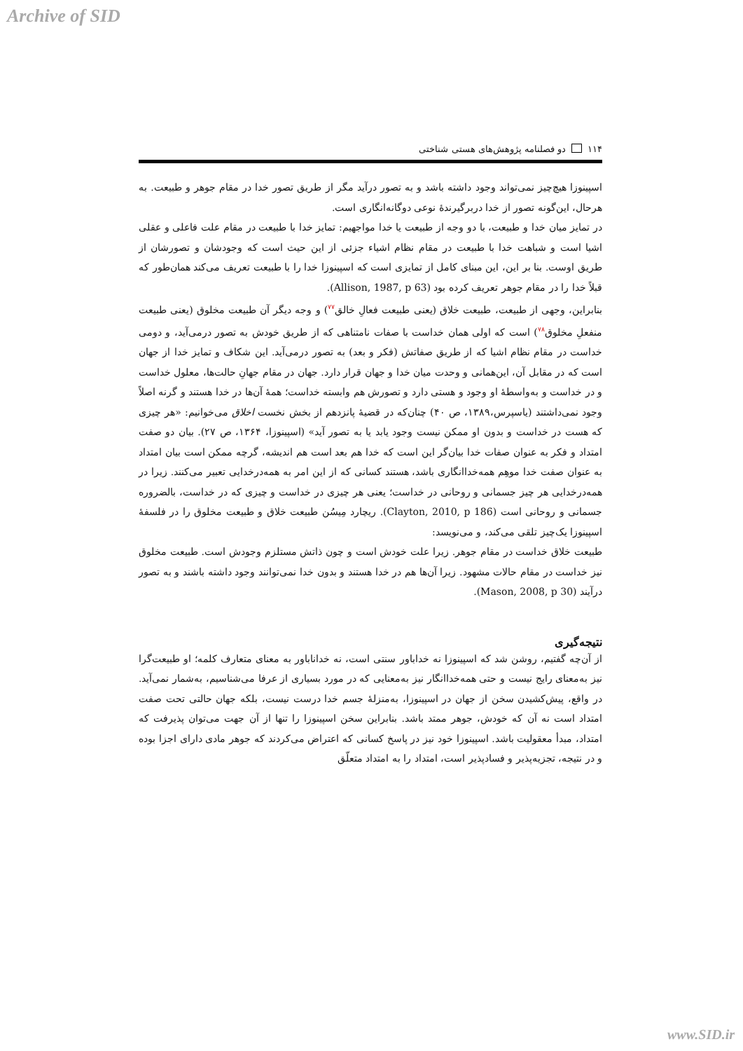Archive of SID
۱۱۴ دو فصلنامه پژوهش‌های هستی شناختی
اسپینوزا هیچ‌چیز نمی‌تواند وجود داشته باشد و به تصور درآید مگر از طریق تصور خدا در مقام جوهر و طبیعت. به هرحال، این‌گونه تصور از خدا دربرگیرندهٔ نوعی دوگانه‌انگاری است.
در تمایز میان خدا و طبیعت، با دو وجه از طبیعت یا خدا مواجهیم: تمایز خدا با طبیعت در مقام علت فاعلی و عقلی اشیا است و شباهت خدا با طبیعت در مقام نظام اشیاء جزئی از این حیث است که وجودشان و تصورشان از طریق اوست. بنا بر این، این مبنای کامل از تمایزی است که اسپینوزا خدا را با طبیعت تعریف می‌کند همان‌طور که قبلاً خدا را در مقام جوهر تعریف کرده بود (Allison, 1987, p 63).
بنابراین، وجهی از طبیعت، طبیعت خلاق (یعنی طبیعت فعالِ خالق<sup>۷۷</sup>) و وجه دیگر آن طبیعت مخلوق (یعنی طبیعت منفعلِ مخلوق<sup>۷۸</sup>) است که اولی همان خداست با صفات نامتناهی که از طریق خودش به تصور درمی‌آید، و دومی خداست در مقام نظام اشیا که از طریق صفاتش (فکر و بعد) به تصور درمی‌آید. این شکاف و تمایز خدا از جهان است که در مقابل آن، این‌همانی و وحدت میان خدا و جهان قرار دارد. جهان در مقام جهانِ حالت‌ها، معلول خداست و در خداست و به‌واسطهٔ او وجود و هستی دارد و تصورش هم وابسته خداست؛ همهٔ آن‌ها در خدا هستند و گرنه اصلاً وجود نمی‌داشتند (یاسپرس،۱۳۸۹، ص ۴۰) چنان‌که در قضیهٔ پانزدهم از بخش نخست اخلاق می‌خوانیم: «هر چیزی که هست در خداست و بدون او ممکن نیست وجود یابد یا به تصور آید» (اسپینوزا، ۱۳۶۴، ص ۲۷). بیان دو صفت امتداد و فکر به عنوان صفات خدا بیان‌گر این است که خدا هم بعد است هم اندیشه، گرچه ممکن است بیان امتداد به عنوان صفت خدا موهِم همه‌خداانگاری باشد، هستند کسانی که از این امر به همه‌درخدایی تعبیر می‌کنند. زیرا در همه‌درخدایی هر چیز جسمانی و روحانی در خداست؛ یعنی هر چیزی در خداست و چیزی که در خداست، بالضروره جسمانی و روحانی است (Clayton, 2010, p 186). ریچارد مِیسُن طبیعت خلاق و طبیعت مخلوق را در فلسفهٔ اسپینوزا یک‌چیز تلقی می‌کند، و می‌نویسد:
طبیعت خلاق خداست در مقام جوهر. زیرا علت خودش است و چون ذاتش مستلزم وجودش است. طبیعت مخلوق نیز خداست در مقام حالات مشهود. زیرا آن‌ها هم در خدا هستند و بدون خدا نمی‌توانند وجود داشته باشند و به تصور درآیند (Mason, 2008, p 30).
نتیجه‌گیری
از آن‌چه گفتیم، روشن شد که اسپینوزا نه خداباور سنتی است، نه خداناباور به معنای متعارف کلمه؛ او طبیعت‌گرا نیز به‌معنای رایج نیست و حتی همه‌خداانگار نیز به‌معنایی که در مورد بسیاری از عرفا می‌شناسیم، به‌شمار نمی‌آید. در واقع، پیش‌کشیدن سخن از جهان در اسپینوزا، به‌منزلهٔ جسم خدا درست نیست، بلکه جهان حالتی تحت صفت امتداد است نه آن که خودش، جوهر ممتد باشد. بنابراین سخن اسپینوزا را تنها از آن جهت می‌توان پذیرفت که امتداد، مبدأ معقولیت باشد. اسپینوزا خود نیز در پاسخ کسانی که اعتراض می‌کردند که جوهر مادی دارای اجزا بوده و در نتیجه، تجزیه‌پذیر و فسادپذیر است، امتداد را به امتداد متعلّق
www.SID.ir